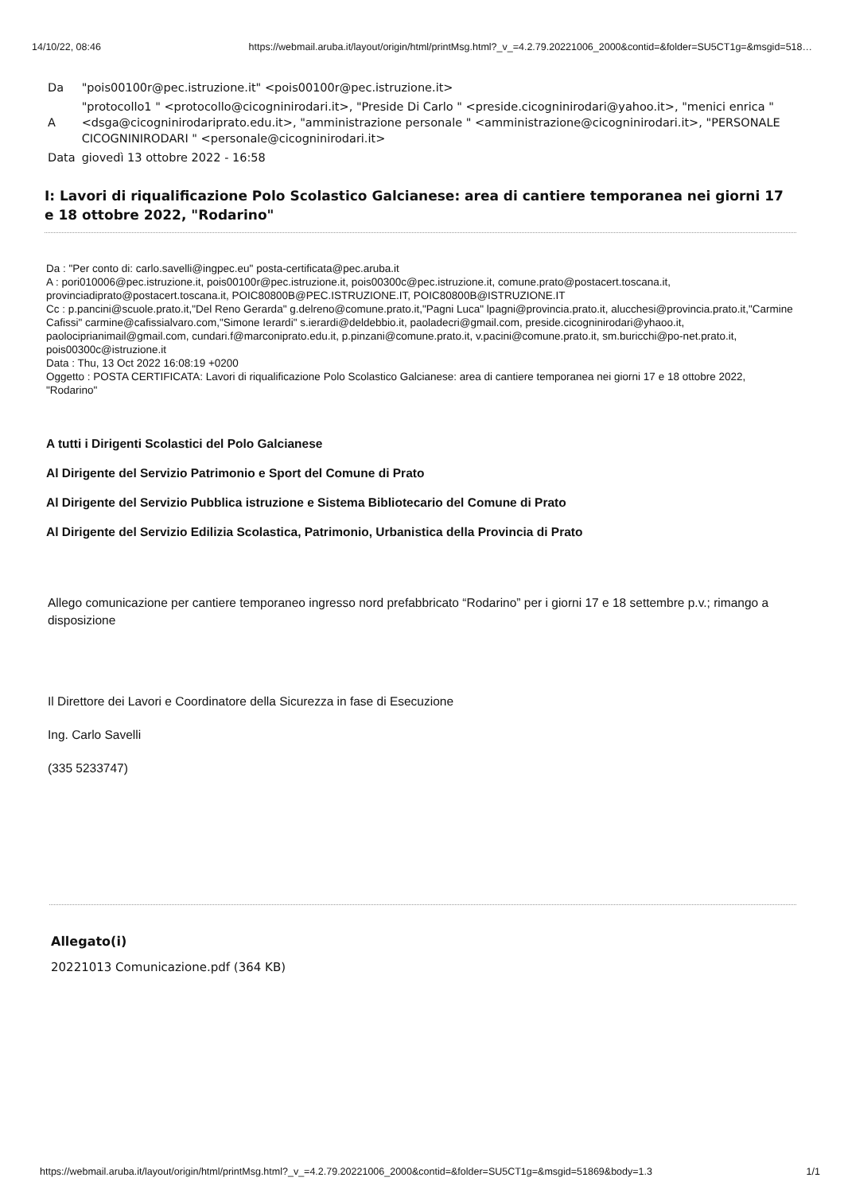14/10/22, 08:46 https://webmail.aruba.it/layout/origin/html/printMsg.html?_v_=4.2.79.20221006_2000&contid=&folder=SU5CT1g=&msgid=518…
| Da | "pois00100r@pec.istruzione.it" <pois00100r@pec.istruzione.it> |
| A | "protocollo1 " <protocollo@cicogninirodari.it>, "Preside Di Carlo " <preside.cicogninirodari@yahoo.it>, "menici enrica " <dsga@cicogninirodariprato.edu.it>, "amministrazione personale " <amministrazione@cicogninirodari.it>, "PERSONALE CICOGNINIRODARI " <personale@cicogninirodari.it> |
| Data | giovedì 13 ottobre 2022 - 16:58 |
I: Lavori di riqualificazione Polo Scolastico Galcianese: area di cantiere temporanea nei giorni 17 e 18 ottobre 2022, "Rodarino"
Da : "Per conto di: carlo.savelli@ingpec.eu" posta-certificata@pec.aruba.it
A : pori010006@pec.istruzione.it, pois00100r@pec.istruzione.it, pois00300c@pec.istruzione.it, comune.prato@postacert.toscana.it, provinciadiprato@postacert.toscana.it, POIC80800B@PEC.ISTRUZIONE.IT, POIC80800B@ISTRUZIONE.IT
Cc : p.pancini@scuole.prato.it,"Del Reno Gerarda" g.delreno@comune.prato.it,"Pagni Luca" lpagni@provincia.prato.it, alucchesi@provincia.prato.it,"Carmine Cafissi" carmine@cafissialvaro.com,"Simone Ierardi" s.ierardi@deldebbio.it, paoladecri@gmail.com, preside.cicogninirodari@yhaoo.it, paolociprianimail@gmail.com, cundari.f@marconiprato.edu.it, p.pinzani@comune.prato.it, v.pacini@comune.prato.it, sm.buricchi@po-net.prato.it, pois00300c@istruzione.it
Data : Thu, 13 Oct 2022 16:08:19 +0200
Oggetto : POSTA CERTIFICATA: Lavori di riqualificazione Polo Scolastico Galcianese: area di cantiere temporanea nei giorni 17 e 18 ottobre 2022, "Rodarino"
A tutti i Dirigenti Scolastici del Polo Galcianese
Al Dirigente del Servizio Patrimonio e Sport del Comune di Prato
Al Dirigente del Servizio Pubblica istruzione e Sistema Bibliotecario del Comune di Prato
Al Dirigente del Servizio Edilizia Scolastica, Patrimonio, Urbanistica della Provincia di Prato
Allego comunicazione per cantiere temporaneo ingresso nord prefabbricato “Rodarino” per i giorni 17 e 18 settembre p.v.; rimango a disposizione
Il Direttore dei Lavori e Coordinatore della Sicurezza in fase di Esecuzione
Ing. Carlo Savelli
(335 5233747)
Allegato(i)
20221013 Comunicazione.pdf (364 KB)
https://webmail.aruba.it/layout/origin/html/printMsg.html?_v_=4.2.79.20221006_2000&contid=&folder=SU5CT1g=&msgid=51869&body=1.3 1/1